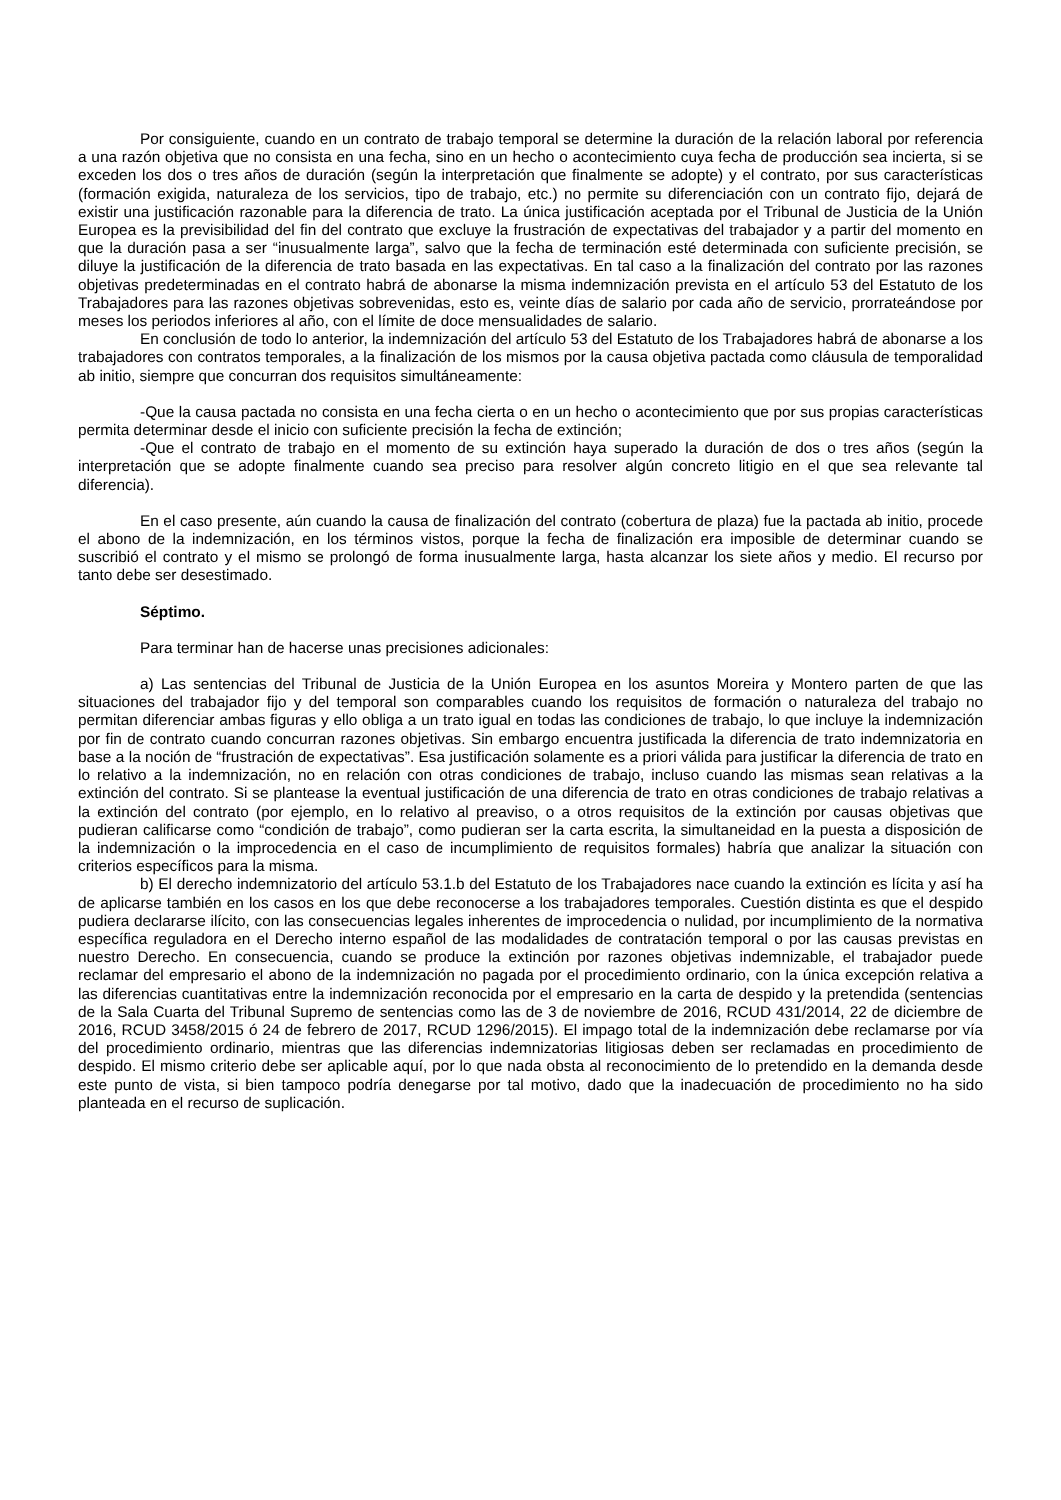Por consiguiente, cuando en un contrato de trabajo temporal se determine la duración de la relación laboral por referencia a una razón objetiva que no consista en una fecha, sino en un hecho o acontecimiento cuya fecha de producción sea incierta, si se exceden los dos o tres años de duración (según la interpretación que finalmente se adopte) y el contrato, por sus características (formación exigida, naturaleza de los servicios, tipo de trabajo, etc.) no permite su diferenciación con un contrato fijo, dejará de existir una justificación razonable para la diferencia de trato. La única justificación aceptada por el Tribunal de Justicia de la Unión Europea es la previsibilidad del fin del contrato que excluye la frustración de expectativas del trabajador y a partir del momento en que la duración pasa a ser “inusualmente larga”, salvo que la fecha de terminación esté determinada con suficiente precisión, se diluye la justificación de la diferencia de trato basada en las expectativas. En tal caso a la finalización del contrato por las razones objetivas predeterminadas en el contrato habrá de abonarse la misma indemnización prevista en el artículo 53 del Estatuto de los Trabajadores para las razones objetivas sobrevenidas, esto es, veinte días de salario por cada año de servicio, prorrateándose por meses los periodos inferiores al año, con el límite de doce mensualidades de salario.
En conclusión de todo lo anterior, la indemnización del artículo 53 del Estatuto de los Trabajadores habrá de abonarse a los trabajadores con contratos temporales, a la finalización de los mismos por la causa objetiva pactada como cláusula de temporalidad ab initio, siempre que concurran dos requisitos simultáneamente:
-Que la causa pactada no consista en una fecha cierta o en un hecho o acontecimiento que por sus propias características permita determinar desde el inicio con suficiente precisión la fecha de extinción;
-Que el contrato de trabajo en el momento de su extinción haya superado la duración de dos o tres años (según la interpretación que se adopte finalmente cuando sea preciso para resolver algún concreto litigio en el que sea relevante tal diferencia).
En el caso presente, aún cuando la causa de finalización del contrato (cobertura de plaza) fue la pactada ab initio, procede el abono de la indemnización, en los términos vistos, porque la fecha de finalización era imposible de determinar cuando se suscribió el contrato y el mismo se prolongó de forma inusualmente larga, hasta alcanzar los siete años y medio. El recurso por tanto debe ser desestimado.
Séptimo.
Para terminar han de hacerse unas precisiones adicionales:
a) Las sentencias del Tribunal de Justicia de la Unión Europea en los asuntos Moreira y Montero parten de que las situaciones del trabajador fijo y del temporal son comparables cuando los requisitos de formación o naturaleza del trabajo no permitan diferenciar ambas figuras y ello obliga a un trato igual en todas las condiciones de trabajo, lo que incluye la indemnización por fin de contrato cuando concurran razones objetivas. Sin embargo encuentra justificada la diferencia de trato indemnizatoria en base a la noción de “frustración de expectativas”. Esa justificación solamente es a priori válida para justificar la diferencia de trato en lo relativo a la indemnización, no en relación con otras condiciones de trabajo, incluso cuando las mismas sean relativas a la extinción del contrato. Si se plantease la eventual justificación de una diferencia de trato en otras condiciones de trabajo relativas a la extinción del contrato (por ejemplo, en lo relativo al preaviso, o a otros requisitos de la extinción por causas objetivas que pudieran calificarse como “condición de trabajo”, como pudieran ser la carta escrita, la simultaneidad en la puesta a disposición de la indemnización o la improcedencia en el caso de incumplimiento de requisitos formales) habría que analizar la situación con criterios específicos para la misma.
b) El derecho indemnizatorio del artículo 53.1.b del Estatuto de los Trabajadores nace cuando la extinción es lícita y así ha de aplicarse también en los casos en los que debe reconocerse a los trabajadores temporales. Cuestión distinta es que el despido pudiera declararse ilícito, con las consecuencias legales inherentes de improcedencia o nulidad, por incumplimiento de la normativa específica reguladora en el Derecho interno español de las modalidades de contratación temporal o por las causas previstas en nuestro Derecho. En consecuencia, cuando se produce la extinción por razones objetivas indemnizable, el trabajador puede reclamar del empresario el abono de la indemnización no pagada por el procedimiento ordinario, con la única excepción relativa a las diferencias cuantitativas entre la indemnización reconocida por el empresario en la carta de despido y la pretendida (sentencias de la Sala Cuarta del Tribunal Supremo de sentencias como las de 3 de noviembre de 2016, RCUD 431/2014, 22 de diciembre de 2016, RCUD 3458/2015 ó 24 de febrero de 2017, RCUD 1296/2015). El impago total de la indemnización debe reclamarse por vía del procedimiento ordinario, mientras que las diferencias indemnizatorias litigiosas deben ser reclamadas en procedimiento de despido. El mismo criterio debe ser aplicable aquí, por lo que nada obsta al reconocimiento de lo pretendido en la demanda desde este punto de vista, si bien tampoco podría denegarse por tal motivo, dado que la inadecuación de procedimiento no ha sido planteada en el recurso de suplicación.